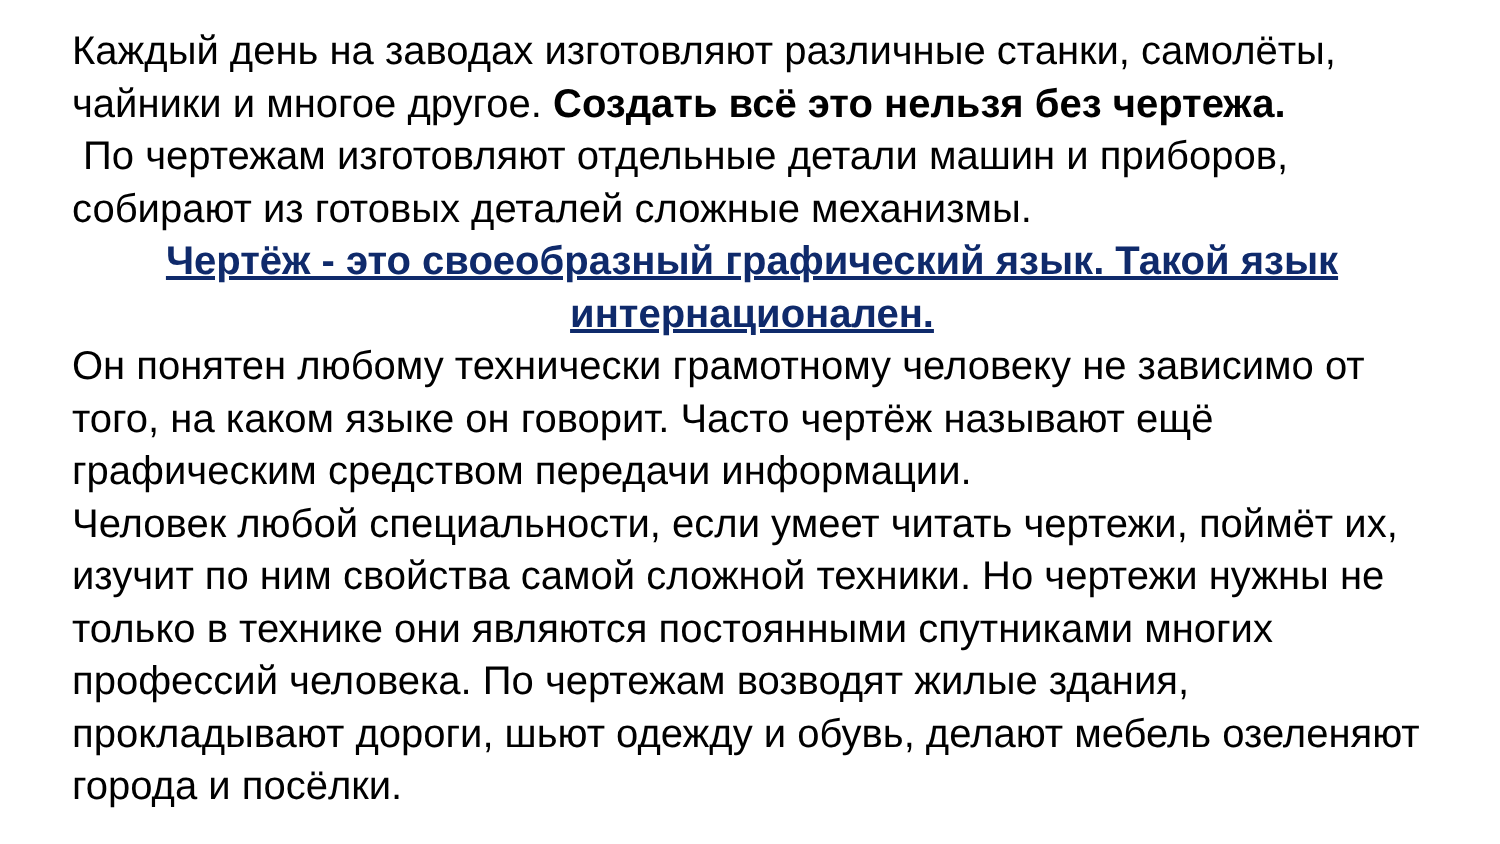Каждый день на заводах изготовляют различные станки, самолёты, чайники и многое другое. Создать всё это нельзя без чертежа.
По чертежам изготовляют отдельные детали машин и приборов, собирают из готовых деталей сложные механизмы.
Чертёж - это своеобразный графический язык. Такой язык интернационален.
Он понятен любому технически грамотному человеку не зависимо от того, на каком языке он говорит. Часто чертёж называют ещё графическим средством передачи информации.
Человек любой специальности, если умеет читать чертежи, поймёт их, изучит по ним свойства самой сложной техники. Но чертежи нужны не только в технике они являются постоянными спутниками многих профессий человека. По чертежам возводят жилые здания, прокладывают дороги, шьют одежду и обувь, делают мебель озеленяют города и посёлки.